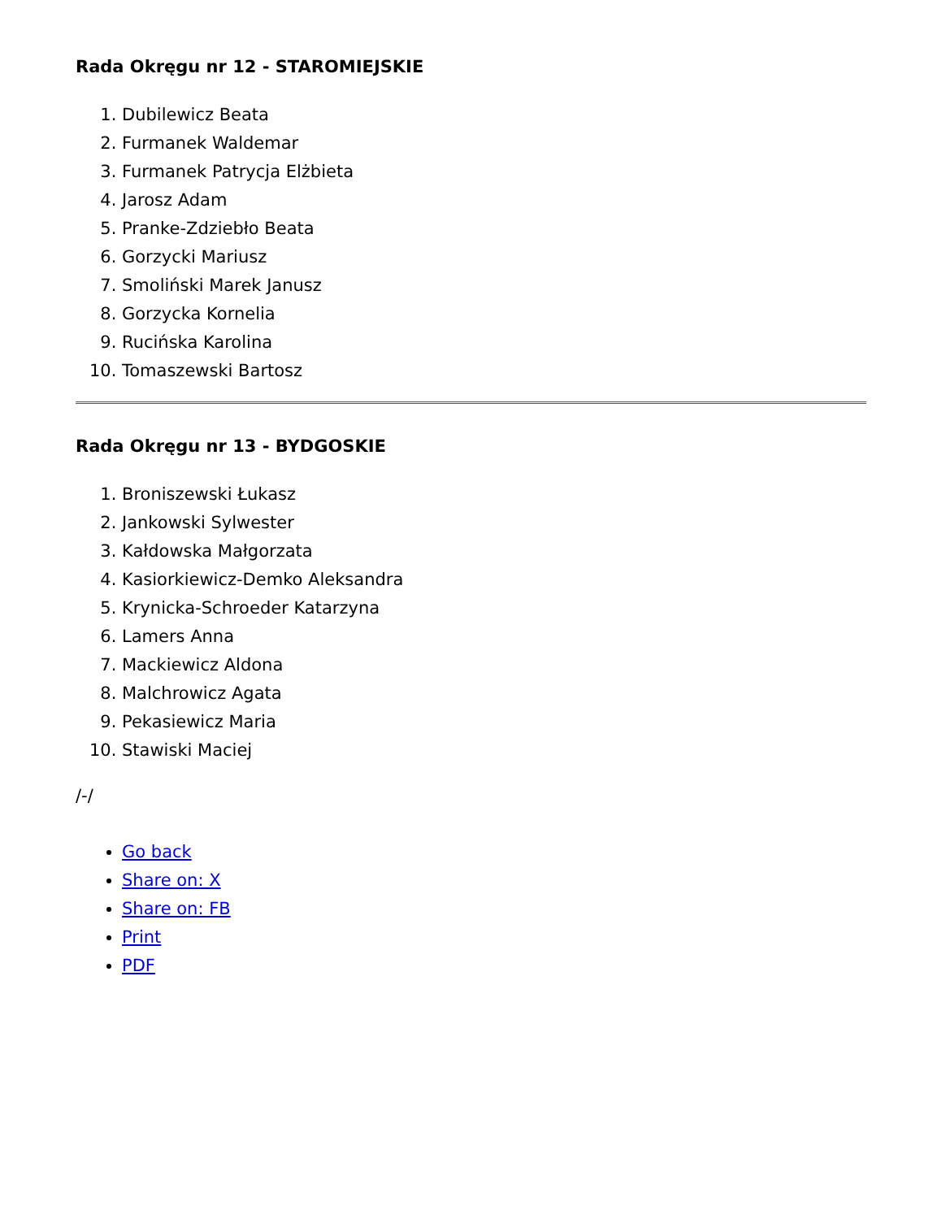Rada Okręgu nr 12 - STAROMIEJSKIE
1. Dubilewicz Beata
2. Furmanek Waldemar
3. Furmanek Patrycja Elżbieta
4. Jarosz Adam
5. Pranke-Zdziebło Beata
6. Gorzycki Mariusz
7. Smoliński Marek Janusz
8. Gorzycka Kornelia
9. Rucińska Karolina
10. Tomaszewski Bartosz
Rada Okręgu nr 13 - BYDGOSKIE
1. Broniszewski Łukasz
2. Jankowski Sylwester
3. Kałdowska Małgorzata
4. Kasiorkiewicz-Demko Aleksandra
5. Krynicka-Schroeder Katarzyna
6. Lamers Anna
7. Mackiewicz Aldona
8. Malchrowicz Agata
9. Pekasiewicz Maria
10. Stawiski Maciej
/-/
Go back
Share on: X
Share on: FB
Print
PDF